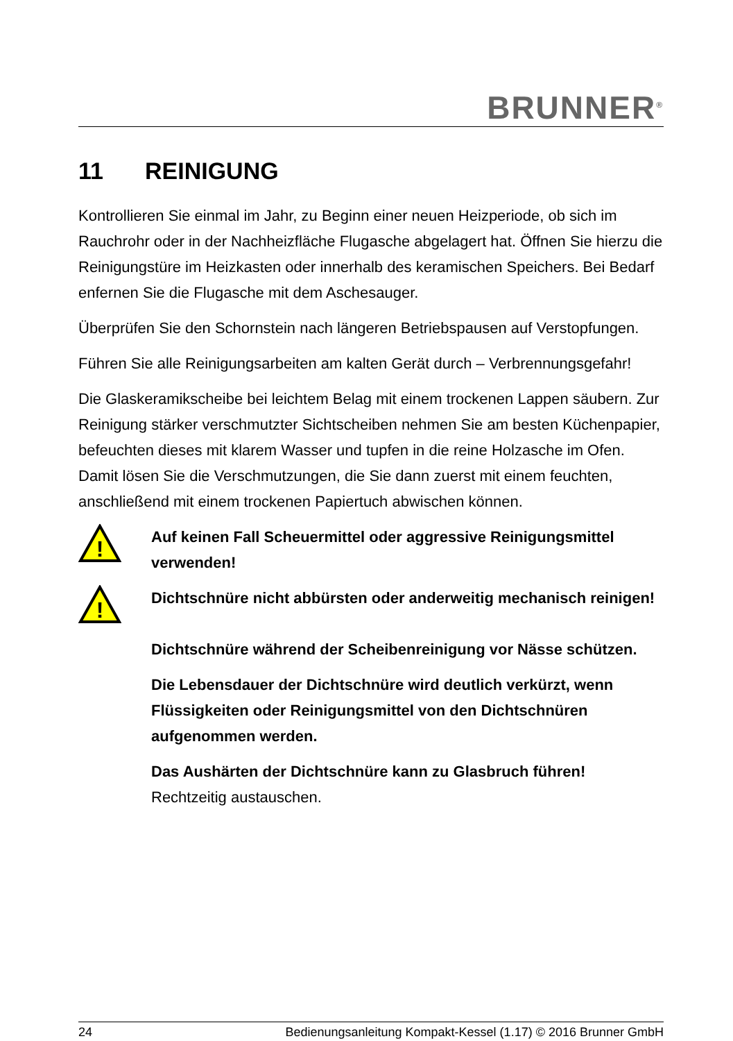BRUNNER<sup>®</sup>
11 REINIGUNG
Kontrollieren Sie einmal im Jahr, zu Beginn einer neuen Heizperiode, ob sich im Rauchrohr oder in der Nachheizfläche Flugasche abgelagert hat. Öffnen Sie hierzu die Reinigungstüre im Heizkasten oder innerhalb des keramischen Speichers. Bei Bedarf enfernen Sie die Flugasche mit dem Aschesauger.
Überprüfen Sie den Schornstein nach längeren Betriebspausen auf Verstopfungen.
Führen Sie alle Reinigungsarbeiten am kalten Gerät durch – Verbrennungsgefahr!
Die Glaskeramikscheibe bei leichtem Belag mit einem trockenen Lappen säubern. Zur Reinigung stärker verschmutzter Sichtscheiben nehmen Sie am besten Küchenpapier, befeuchten dieses mit klarem Wasser und tupfen in die reine Holzasche im Ofen. Damit lösen Sie die Verschmutzungen, die Sie dann zuerst mit einem feuchten, anschließend mit einem trockenen Papiertuch abwischen können.
!
Auf keinen Fall Scheuermittel oder aggressive Reinigungsmittel verwenden!
!
Dichtschnüre nicht abbürsten oder anderweitig mechanisch reinigen!
Dichtschnüre während der Scheibenreinigung vor Nässe schützen.
Die Lebensdauer der Dichtschnüre wird deutlich verkürzt, wenn Flüssigkeiten oder Reinigungsmittel von den Dichtschnüren aufgenommen werden.
Das Aushärten der Dichtschnüre kann zu Glasbruch führen! Rechtzeitig austauschen.
24 Bedienungsanleitung Kompakt-Kessel (1.17) © 2016 Brunner GmbH